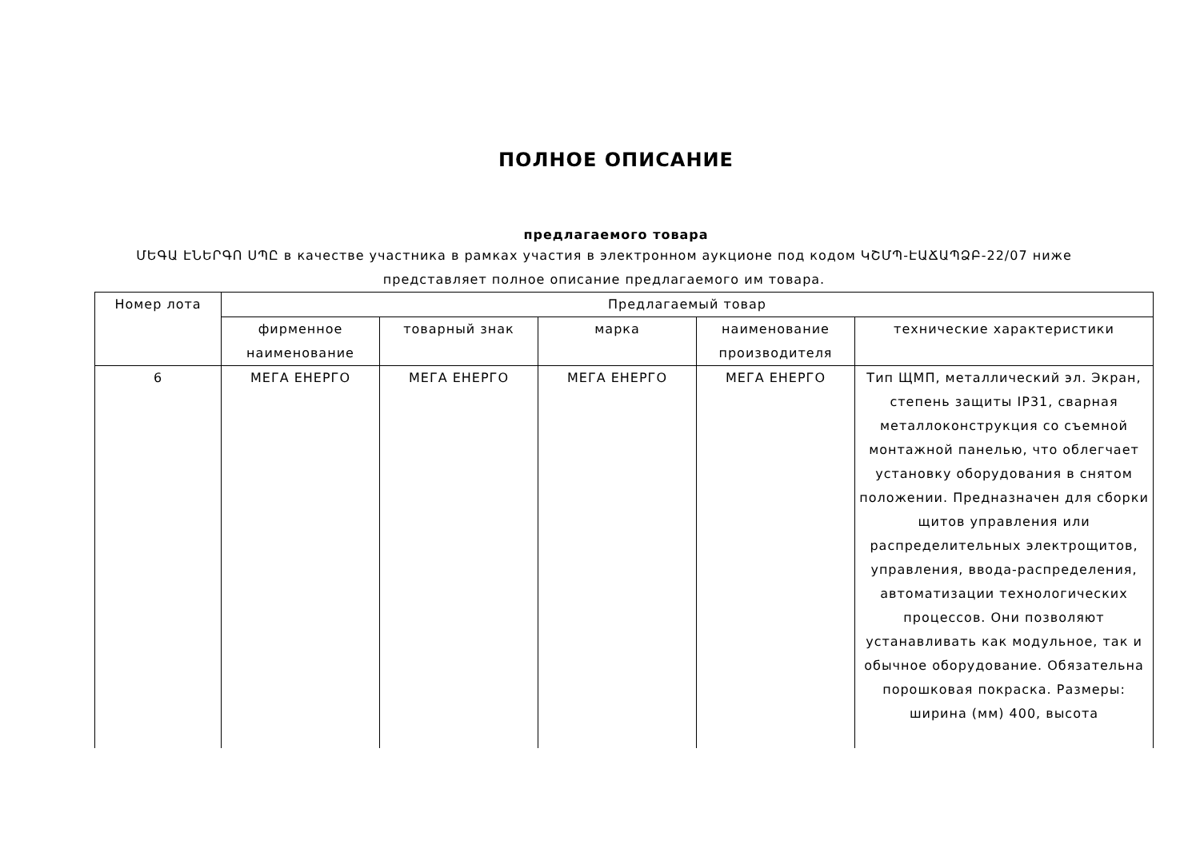ПОЛНОЕ ОПИСАНИЕ
предлагаемого товара
ՄԵԳԱ ԷՆԵՐԳՈ ՍՊԸ в качестве участника в рамках участия в электронном аукционе под кодом ԿՇՄՊ-ԷԱՃԱՊՁԲ-22/07 ниже представляет полное описание предлагаемого им товара.
| Номер лота | Предлагаемый товар | | | | |
| --- | --- | --- | --- | --- | --- |
| | фирменное наименование | товарный знак | марка | наименование производителя | технические характеристики |
| 6 | МЕГА ЕНЕРГО | МЕГА ЕНЕРГО | МЕГА ЕНЕРГО | МЕГА ЕНЕРГО | Тип ЩМП, металлический эл. Экран, степень защиты IP31, сварная металлоконструкция со съемной монтажной панелью, что облегчает установку оборудования в снятом положении. Предназначен для сборки щитов управления или распределительных электрощитов, управления, ввода-распределения, автоматизации технологических процессов. Они позволяют устанавливать как модульное, так и обычное оборудование. Обязательна порошковая покраска. Размеры: ширина (мм) 400, высота |